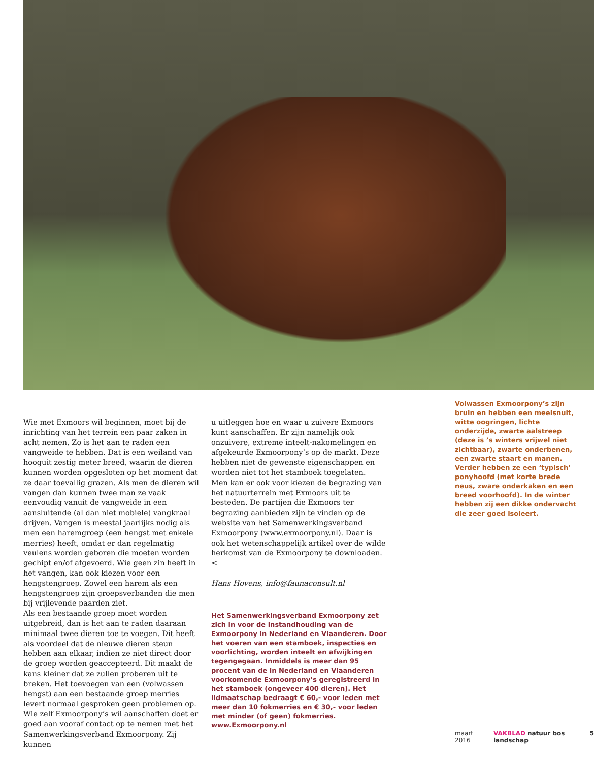Wie met Exmoors wil beginnen, moet bij de inrichting van het terrein een paar zaken in acht nemen. Zo is het aan te raden een vangweide te hebben. Dat is een weiland van hooguit zestig meter breed, waarin de dieren kunnen worden opgesloten op het moment dat ze daar toevallig grazen. Als men de dieren wil vangen dan kunnen twee man ze vaak eenvoudig vanuit de vangweide in een aansluitende (al dan niet mobiele) vang­kraal drijven. Vangen is meestal jaarlijks nodig als men een haremgroep (een hengst met enkele merries) heeft, omdat er dan regelmatig veulens worden geboren die moeten worden gechipt en/of afgevoerd. Wie geen zin heeft in het vangen, kan ook kiezen voor een hengstengroep. Zowel een harem als een hengstengroep zijn groepsver­banden die men bij vrijlevende paarden ziet.
Als een bestaande groep moet worden uitgebreid, dan is het aan te raden daaraan minimaal twee dieren toe te voegen. Dit heeft als voordeel dat de nieuwe dieren steun hebben aan elkaar, indien ze niet direct door de groep worden geaccepteerd. Dit maakt de kans kleiner dat ze zullen proberen uit te breken. Het toevoegen van een (volwassen hengst) aan een bestaande groep merries levert normaal gesproken geen problemen op.
Wie zelf Exmoorpony’s wil aanschaffen doet er goed aan vooraf contact op te nemen met het Samenwerkingsverband Exmoorpony. Zij kunnen
u uitleggen hoe en waar u zuivere Exmoors kunt aanschaffen. Er zijn namelijk ook onzuivere, extreme inteelt-nakomelingen en afgekeurde Exmoorpony’s op de markt. Deze hebben niet de gewenste eigenschappen en worden niet tot het stamboek toegelaten.
Men kan er ook voor kiezen de begrazing van het natuurterrein met Exmoors uit te besteden. De partijen die Exmoors ter begrazing aanbieden zijn te vinden op de website van het Samenwerkings­verband Exmoorpony (www.exmoorpony.nl). Daar is ook het wetenschappelijk artikel over de wilde herkomst van de Exmoorpony te downloa­den.<
Hans Hovens, info@faunaconsult.nl
Het Samenwerkingsverband Exmoorpony zet zich in voor de instandhouding van de Exmoorpony in Nederland en Vlaanderen. Door het voeren van een stamboek, inspecties en voorlichting, worden inteelt en afwijkingen tegengegaan. Inmiddels is meer dan 95 procent van de in Nederland en Vlaanderen voorkomende Exmoorpony’s geregistreerd in het stamboek (ongeveer 400 dieren). Het lidmaatschap bedraagt € 60,- voor leden met meer dan 10 fokmerries en € 30,- voor leden met minder (of geen) fokmerries. www.Exmoorpony.nl
Volwassen Exmoorpony’s zijn bruin en hebben een meelsnuit, witte oogringen, lichte onderzijde, zwarte aalstreep (deze is ’s winters vrijwel niet zichtbaar), zwarte onderbenen, een zwarte staart en manen. Verder hebben ze een ‘typisch’ ponyhoofd (met korte brede neus, zware onderkaken en een breed voorhoofd). In de winter hebben zij een dikke ondervacht die zeer goed isoleert.
maart 2016 VAKBLAD natuur bos landschap 5